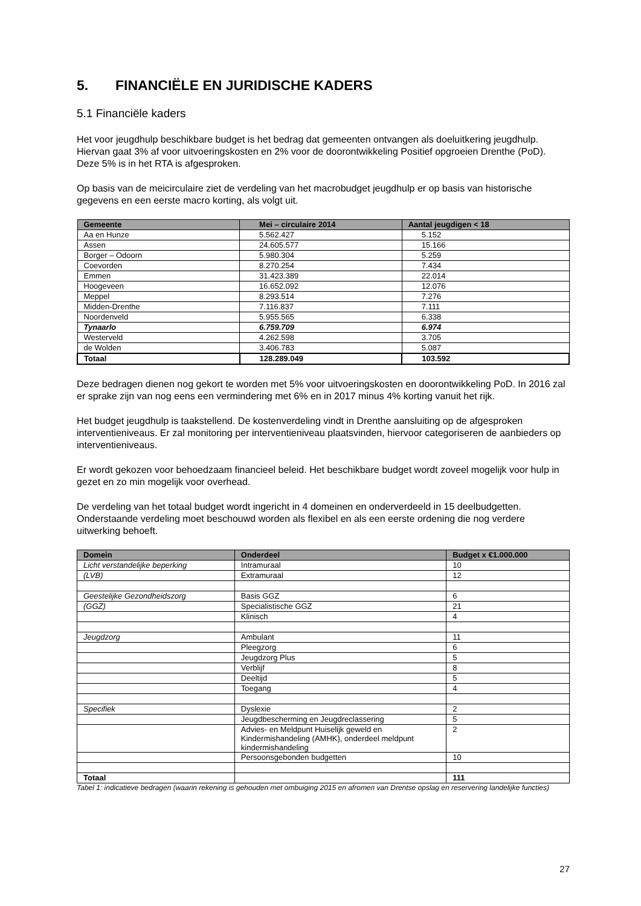5. FINANCIËLE EN JURIDISCHE KADERS
5.1 Financiële kaders
Het voor jeugdhulp beschikbare budget is het bedrag dat gemeenten ontvangen als doeluitkering jeugdhulp. Hiervan gaat 3% af voor uitvoeringskosten en 2% voor de doorontwikkeling Positief opgroeien Drenthe (PoD). Deze 5% is in het RTA is afgesproken.
Op basis van de meicirculaire ziet de verdeling van het macrobudget jeugdhulp er op basis van historische gegevens en een eerste macro korting, als volgt uit.
| Gemeente | Mei – circulaire 2014 | Aantal jeugdigen < 18 |
| --- | --- | --- |
| Aa en Hunze | 5.562.427 | 5.152 |
| Assen | 24.605.577 | 15.166 |
| Borger – Odoorn | 5.980.304 | 5.259 |
| Coevorden | 8.270.254 | 7.434 |
| Emmen | 31.423.389 | 22.014 |
| Hoogeveen | 16.652.092 | 12.076 |
| Meppel | 8.293.514 | 7.276 |
| Midden-Drenthe | 7.116.837 | 7.111 |
| Noordenveld | 5.955.565 | 6.338 |
| Tynaarlo | 6.759.709 | 6.974 |
| Westerveld | 4.262.598 | 3.705 |
| de Wolden | 3.406.783 | 5.087 |
| Totaal | 128.289.049 | 103.592 |
Deze bedragen dienen nog gekort te worden met 5% voor uitvoeringskosten en doorontwikkeling PoD. In 2016 zal er sprake zijn van nog eens een vermindering met 6% en in 2017 minus 4% korting vanuit het rijk.
Het budget jeugdhulp is taakstellend. De kostenverdeling vindt in Drenthe aansluiting op de afgesproken interventieniveaus. Er zal monitoring per interventieniveau plaatsvinden, hiervoor categoriseren de aanbieders op interventieniveaus.
Er wordt gekozen voor behoedzaam financieel beleid. Het beschikbare budget wordt zoveel mogelijk voor hulp in gezet en zo min mogelijk voor overhead.
De verdeling van het totaal budget wordt ingericht in 4 domeinen en onderverdeeld in 15 deelbudgetten. Onderstaande verdeling moet beschouwd worden als flexibel en als een eerste ordening die nog verdere uitwerking behoeft.
| Domein | Onderdeel | Budget x €1.000.000 |
| --- | --- | --- |
| Licht verstandelijke beperking | Intramuraal | 10 |
| (LVB) | Extramuraal | 12 |
| Geestelijke Gezondheidszorg | Basis GGZ | 6 |
| (GGZ) | Specialistische GGZ | 21 |
| | Klinisch | 4 |
| Jeugdzorg | Ambulant | 11 |
| | Pleegzorg | 6 |
| | Jeugdzorg Plus | 5 |
| | Verblijf | 8 |
| | Deeltijd | 5 |
| | Toegang | 4 |
| Specifiek | Dyslexie | 2 |
| | Jeugdbescherming en Jeugdreclassering | 5 |
| | Advies- en Meldpunt Huiselijk geweld en Kindermishandeling (AMHK), onderdeel meldpunt kindermishandeling | 2 |
| | Persoonsgebonden budgetten | 10 |
| Totaal | | 111 |
Tabel 1: indicatieve bedragen (waarin rekening is gehouden met ombuiging 2015 en afromen van Drentse opslag en reservering landelijke functies)
27